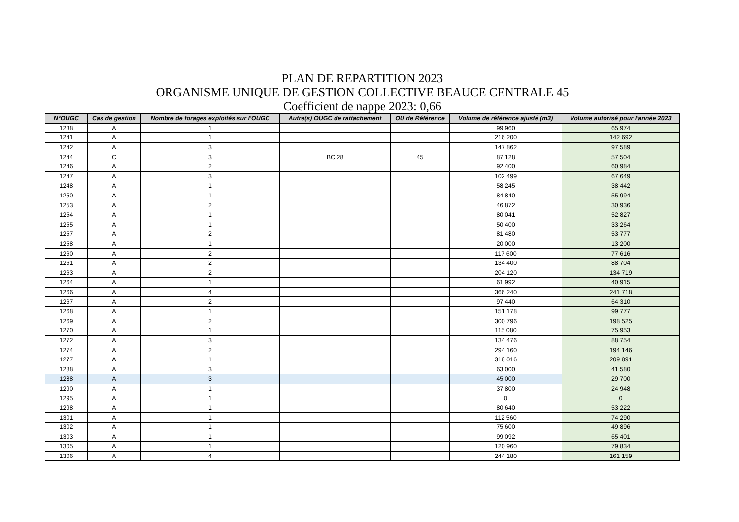PLAN DE REPARTITION 2023
ORGANISME UNIQUE DE GESTION COLLECTIVE BEAUCE CENTRALE 45
Coefficient de nappe 2023: 0,66
| N°OUGC | Cas de gestion | Nombre de forages exploités sur l'OUGC | Autre(s) OUGC de rattachement | OU de Référence | Volume de référence ajusté (m3) | Volume autorisé pour l'année 2023 |
| --- | --- | --- | --- | --- | --- | --- |
| 1238 | A | 1 | | | 99 960 | 65 974 |
| 1241 | A | 1 | | | 216 200 | 142 692 |
| 1242 | A | 3 | | | 147 862 | 97 589 |
| 1244 | C | 3 | BC 28 | 45 | 87 128 | 57 504 |
| 1246 | A | 2 | | | 92 400 | 60 984 |
| 1247 | A | 3 | | | 102 499 | 67 649 |
| 1248 | A | 1 | | | 58 245 | 38 442 |
| 1250 | A | 1 | | | 84 840 | 55 994 |
| 1253 | A | 2 | | | 46 872 | 30 936 |
| 1254 | A | 1 | | | 80 041 | 52 827 |
| 1255 | A | 1 | | | 50 400 | 33 264 |
| 1257 | A | 2 | | | 81 480 | 53 777 |
| 1258 | A | 1 | | | 20 000 | 13 200 |
| 1260 | A | 2 | | | 117 600 | 77 616 |
| 1261 | A | 2 | | | 134 400 | 88 704 |
| 1263 | A | 2 | | | 204 120 | 134 719 |
| 1264 | A | 1 | | | 61 992 | 40 915 |
| 1266 | A | 4 | | | 366 240 | 241 718 |
| 1267 | A | 2 | | | 97 440 | 64 310 |
| 1268 | A | 1 | | | 151 178 | 99 777 |
| 1269 | A | 2 | | | 300 796 | 198 525 |
| 1270 | A | 1 | | | 115 080 | 75 953 |
| 1272 | A | 3 | | | 134 476 | 88 754 |
| 1274 | A | 2 | | | 294 160 | 194 146 |
| 1277 | A | 1 | | | 318 016 | 209 891 |
| 1288 | A | 3 | | | 63 000 | 41 580 |
| 1288 | A | 3 | | | 45 000 | 29 700 |
| 1290 | A | 1 | | | 37 800 | 24 948 |
| 1295 | A | 1 | | | 0 | 0 |
| 1298 | A | 1 | | | 80 640 | 53 222 |
| 1301 | A | 1 | | | 112 560 | 74 290 |
| 1302 | A | 1 | | | 75 600 | 49 896 |
| 1303 | A | 1 | | | 99 092 | 65 401 |
| 1305 | A | 1 | | | 120 960 | 79 834 |
| 1306 | A | 4 | | | 244 180 | 161 159 |